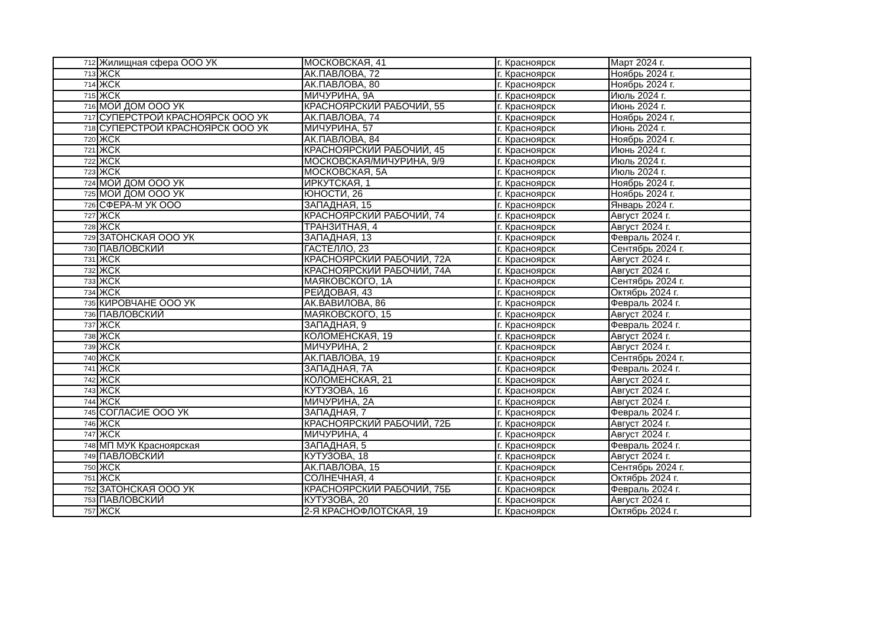| 712 | Жилищная сфера ООО УК | МОСКОВСКАЯ, 41 | г. Красноярск | Март 2024 г. |
| 713 | ЖСК | АК.ПАВЛОВА, 72 | г. Красноярск | Ноябрь 2024 г. |
| 714 | ЖСК | АК.ПАВЛОВА, 80 | г. Красноярск | Ноябрь 2024 г. |
| 715 | ЖСК | МИЧУРИНА, 9А | г. Красноярск | Июль 2024 г. |
| 716 | МОЙ ДОМ ООО УК | КРАСНОЯРСКИЙ РАБОЧИЙ, 55 | г. Красноярск | Июнь 2024 г. |
| 717 | СУПЕРСТРОЙ КРАСНОЯРСК ООО УК | АК.ПАВЛОВА, 74 | г. Красноярск | Ноябрь 2024 г. |
| 718 | СУПЕРСТРОЙ КРАСНОЯРСК ООО УК | МИЧУРИНА, 57 | г. Красноярск | Июнь 2024 г. |
| 720 | ЖСК | АК.ПАВЛОВА, 84 | г. Красноярск | Ноябрь 2024 г. |
| 721 | ЖСК | КРАСНОЯРСКИЙ РАБОЧИЙ, 45 | г. Красноярск | Июнь 2024 г. |
| 722 | ЖСК | МОСКОВСКАЯ/МИЧУРИНА, 9/9 | г. Красноярск | Июль 2024 г. |
| 723 | ЖСК | МОСКОВСКАЯ, 5А | г. Красноярск | Июль 2024 г. |
| 724 | МОЙ ДОМ ООО УК | ИРКУТСКАЯ, 1 | г. Красноярск | Ноябрь 2024 г. |
| 725 | МОЙ ДОМ ООО УК | ЮНОСТИ, 26 | г. Красноярск | Ноябрь 2024 г. |
| 726 | СФЕРА-М УК ООО | ЗАПАДНАЯ, 15 | г. Красноярск | Январь 2024 г. |
| 727 | ЖСК | КРАСНОЯРСКИЙ РАБОЧИЙ, 74 | г. Красноярск | Август 2024 г. |
| 728 | ЖСК | ТРАНЗИТНАЯ, 4 | г. Красноярск | Август 2024 г. |
| 729 | ЗАТОНСКАЯ ООО УК | ЗАПАДНАЯ, 13 | г. Красноярск | Февраль 2024 г. |
| 730 | ПАВЛОВСКИЙ | ГАСТЕЛЛО, 23 | г. Красноярск | Сентябрь 2024 г. |
| 731 | ЖСК | КРАСНОЯРСКИЙ РАБОЧИЙ, 72А | г. Красноярск | Август 2024 г. |
| 732 | ЖСК | КРАСНОЯРСКИЙ РАБОЧИЙ, 74А | г. Красноярск | Август 2024 г. |
| 733 | ЖСК | МАЯКОВСКОГО, 1А | г. Красноярск | Сентябрь 2024 г. |
| 734 | ЖСК | РЕЙДОВАЯ, 43 | г. Красноярск | Октябрь 2024 г. |
| 735 | КИРОВЧАНЕ ООО УК | АК.ВАВИЛОВА, 86 | г. Красноярск | Февраль 2024 г. |
| 736 | ПАВЛОВСКИЙ | МАЯКОВСКОГО, 15 | г. Красноярск | Август 2024 г. |
| 737 | ЖСК | ЗАПАДНАЯ, 9 | г. Красноярск | Февраль 2024 г. |
| 738 | ЖСК | КОЛОМЕНСКАЯ, 19 | г. Красноярск | Август 2024 г. |
| 739 | ЖСК | МИЧУРИНА, 2 | г. Красноярск | Август 2024 г. |
| 740 | ЖСК | АК.ПАВЛОВА, 19 | г. Красноярск | Сентябрь 2024 г. |
| 741 | ЖСК | ЗАПАДНАЯ, 7А | г. Красноярск | Февраль 2024 г. |
| 742 | ЖСК | КОЛОМЕНСКАЯ, 21 | г. Красноярск | Август 2024 г. |
| 743 | ЖСК | КУТУЗОВА, 16 | г. Красноярск | Август 2024 г. |
| 744 | ЖСК | МИЧУРИНА, 2А | г. Красноярск | Август 2024 г. |
| 745 | СОГЛАСИЕ ООО УК | ЗАПАДНАЯ, 7 | г. Красноярск | Февраль 2024 г. |
| 746 | ЖСК | КРАСНОЯРСКИЙ РАБОЧИЙ, 72Б | г. Красноярск | Август 2024 г. |
| 747 | ЖСК | МИЧУРИНА, 4 | г. Красноярск | Август 2024 г. |
| 748 | МП МУК Красноярская | ЗАПАДНАЯ, 5 | г. Красноярск | Февраль 2024 г. |
| 749 | ПАВЛОВСКИЙ | КУТУЗОВА, 18 | г. Красноярск | Август 2024 г. |
| 750 | ЖСК | АК.ПАВЛОВА, 15 | г. Красноярск | Сентябрь 2024 г. |
| 751 | ЖСК | СОЛНЕЧНАЯ, 4 | г. Красноярск | Октябрь 2024 г. |
| 752 | ЗАТОНСКАЯ ООО УК | КРАСНОЯРСКИЙ РАБОЧИЙ, 75Б | г. Красноярск | Февраль 2024 г. |
| 753 | ПАВЛОВСКИЙ | КУТУЗОВА, 20 | г. Красноярск | Август 2024 г. |
| 757 | ЖСК | 2-Я КРАСНОФЛОТСКАЯ, 19 | г. Красноярск | Октябрь 2024 г. |